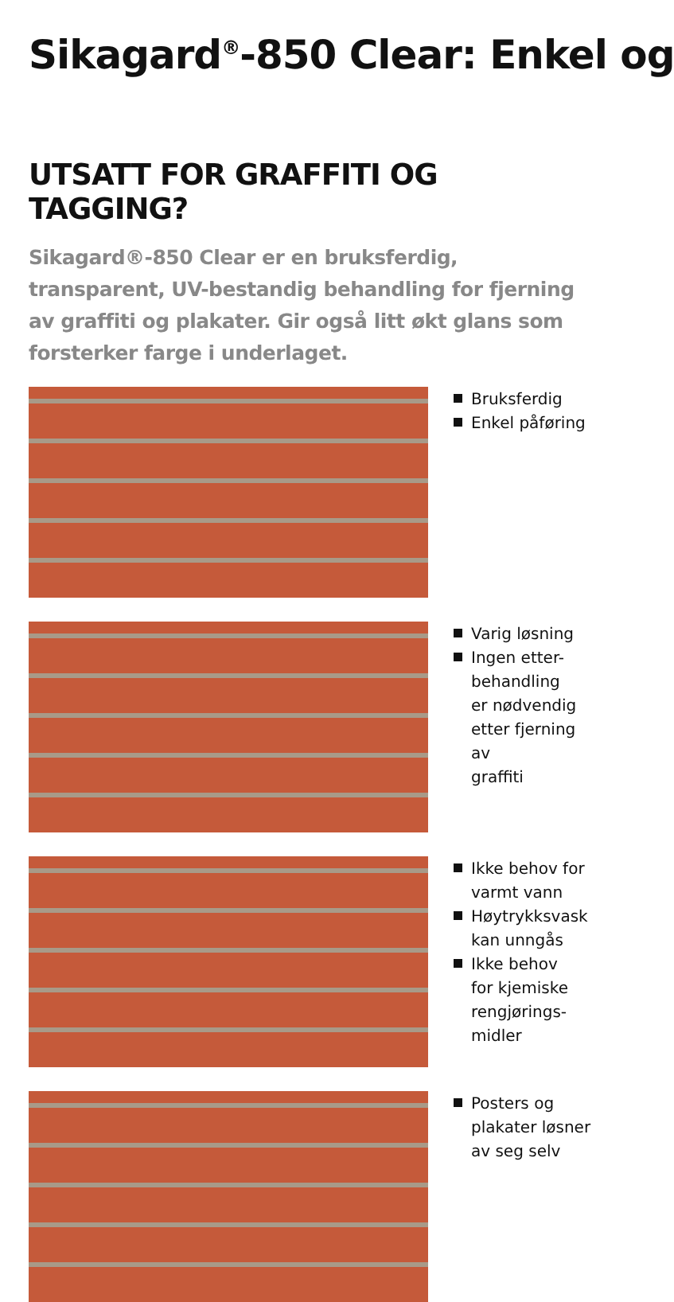Sikagard<sup>®</sup>-850 Clear: Enkel og
UTSATT FOR GRAFFITI OG TAGGING?
Sikagard®-850 Clear er en bruksferdig, transparent, UV-bestandig behandling for fjerning av graffiti og plakater. Gir også litt økt glans som forsterker farge i underlaget.
Bruksferdig
Enkel påføring
Varig løsning
Ingen etter-
behandling
er nødvendig
etter fjerning av
graffiti
Ikke behov for
varmt vann
Høytrykksvask
kan unngås
Ikke behov
for kjemiske
rengjørings-
midler
Posters og
plakater løsner
av seg selv